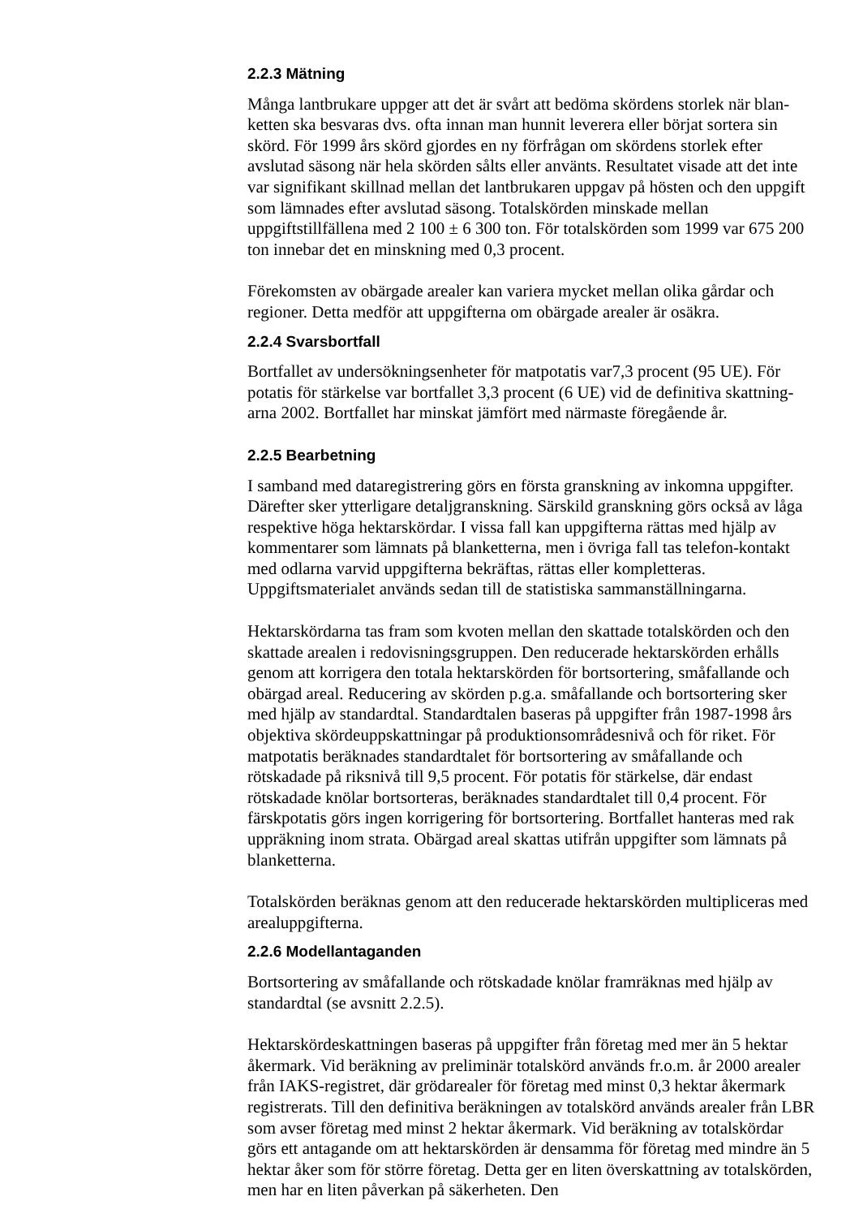2.2.3 Mätning
Många lantbrukare uppger att det är svårt att bedöma skördens storlek när blan-ketten ska besvaras dvs. ofta innan man hunnit leverera eller börjat sortera sin skörd. För 1999 års skörd gjordes en ny förfrågan om skördens storlek efter avslutad säsong när hela skörden sålts eller använts. Resultatet visade att det inte var signifikant skillnad mellan det lantbrukaren uppgav på hösten och den uppgift som lämnades efter avslutad säsong. Totalskörden minskade mellan uppgiftstillfällena med 2 100 ± 6 300 ton. För totalskörden som 1999 var 675 200 ton innebar det en minskning med 0,3 procent.
Förekomsten av obärgade arealer kan variera mycket mellan olika gårdar och regioner. Detta medför att uppgifterna om obärgade arealer är osäkra.
2.2.4 Svarsbortfall
Bortfallet av undersökningsenheter för matpotatis var7,3 procent (95 UE). För potatis för stärkelse var bortfallet 3,3 procent (6 UE) vid de definitiva skattning-arna 2002. Bortfallet har minskat jämfört med närmaste föregående år.
2.2.5 Bearbetning
I samband med dataregistrering görs en första granskning av inkomna uppgifter. Därefter sker ytterligare detaljgranskning. Särskild granskning görs också av låga respektive höga hektarskördar. I vissa fall kan uppgifterna rättas med hjälp av kommentarer som lämnats på blanketterna, men i övriga fall tas telefon-kontakt med odlarna varvid uppgifterna bekräftas, rättas eller kompletteras. Uppgiftsmaterialet används sedan till de statistiska sammanställningarna.
Hektarskördarna tas fram som kvoten mellan den skattade totalskörden och den skattade arealen i redovisningsgruppen. Den reducerade hektarskörden erhålls genom att korrigera den totala hektarskörden för bortsortering, småfallande och obärgad areal. Reducering av skörden p.g.a. småfallande och bortsortering sker med hjälp av standardtal. Standardtalen baseras på uppgifter från 1987-1998 års objektiva skördeuppskattningar på produktionsområdesnivå och för riket. För matpotatis beräknades standardtalet för bortsortering av småfallande och rötskadade på riksnivå till 9,5 procent. För potatis för stärkelse, där endast rötskadade knölar bortsorteras, beräknades standardtalet till 0,4 procent. För färskpotatis görs ingen korrigering för bortsortering. Bortfallet hanteras med rak uppräkning inom strata. Obärgad areal skattas utifrån uppgifter som lämnats på blanketterna.
Totalskörden beräknas genom att den reducerade hektarskörden multipliceras med arealuppgifterna.
2.2.6 Modellantaganden
Bortsortering av småfallande och rötskadade knölar framräknas med hjälp av standardtal (se avsnitt 2.2.5).
Hektarskördeskattningen baseras på uppgifter från företag med mer än 5 hektar åkermark. Vid beräkning av preliminär totalskörd används fr.o.m. år 2000 arealer från IAKS-registret, där grödarealer för företag med minst 0,3 hektar åkermark registrerats. Till den definitiva beräkningen av totalskörd används arealer från LBR som avser företag med minst 2 hektar åkermark. Vid beräkning av totalskördar görs ett antagande om att hektarskörden är densamma för företag med mindre än 5 hektar åker som för större företag. Detta ger en liten överskattning av totalskörden, men har en liten påverkan på säkerheten. Den